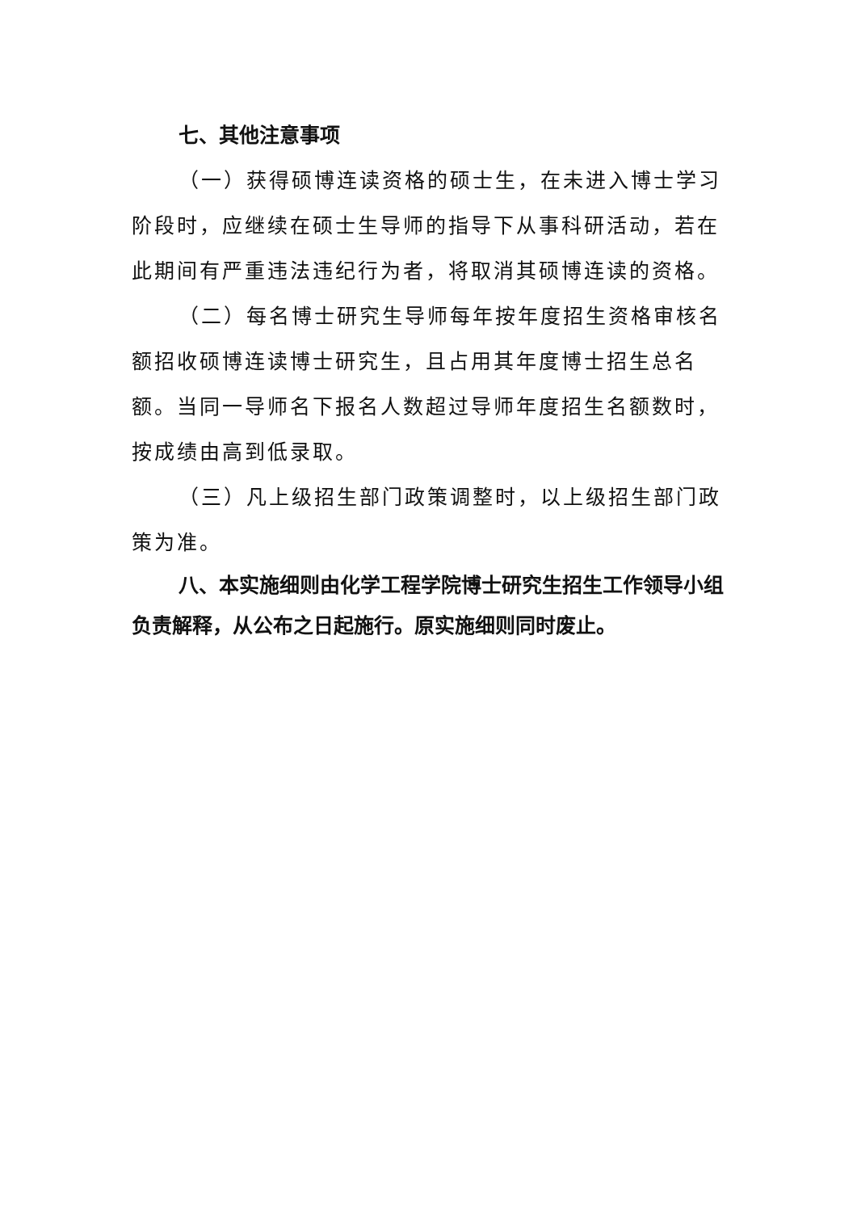七、其他注意事项
（一）获得硕博连读资格的硕士生，在未进入博士学习阶段时，应继续在硕士生导师的指导下从事科研活动，若在此期间有严重违法违纪行为者，将取消其硕博连读的资格。
（二）每名博士研究生导师每年按年度招生资格审核名额招收硕博连读博士研究生，且占用其年度博士招生总名额。当同一导师名下报名人数超过导师年度招生名额数时，按成绩由高到低录取。
（三）凡上级招生部门政策调整时，以上级招生部门政策为准。
八、本实施细则由化学工程学院博士研究生招生工作领导小组负责解释，从公布之日起施行。原实施细则同时废止。